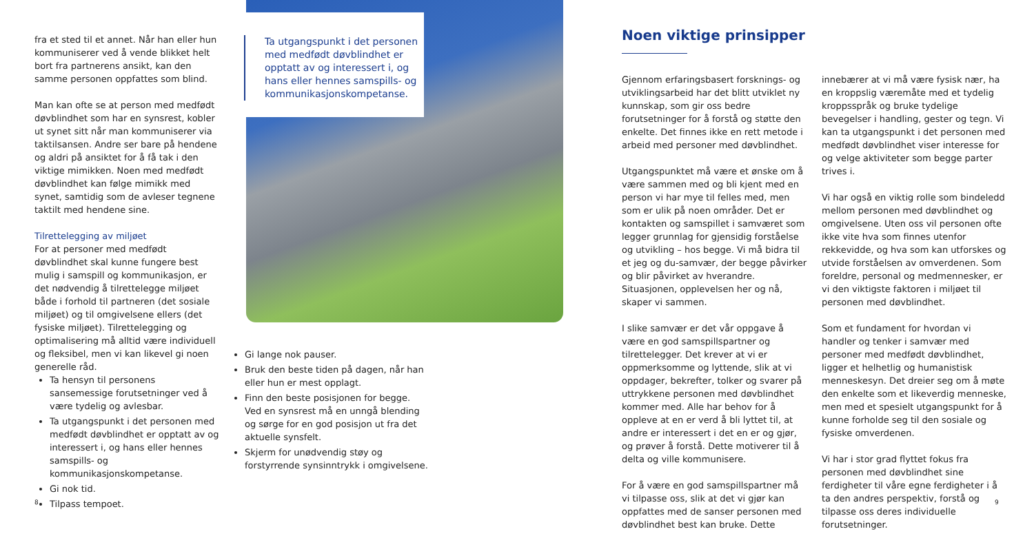fra et sted til et annet. Når han eller hun kommuniserer ved å vende blikket helt bort fra partnerens ansikt, kan den samme personen oppfattes som blind.
Man kan ofte se at person med medfødt døvblindhet som har en synsrest, kobler ut synet sitt når man kommuniserer via taktilsansen. Andre ser bare på hendene og aldri på ansiktet for å få tak i den viktige mimikken. Noen med medfødt døvblindhet kan følge mimikk med synet, samtidig som de avleser tegnene taktilt med hendene sine.
Tilrettelegging av miljøet
For at personer med medfødt døvblindhet skal kunne fungere best mulig i samspill og kommunikasjon, er det nødvendig å tilrettelegge miljøet både i forhold til partneren (det sosiale miljøet) og til omgivelsene ellers (det fysiske miljøet). Tilrettelegging og optimalisering må alltid være individuell og fleksibel, men vi kan likevel gi noen generelle råd.
Ta hensyn til personens sansemessige forutsetninger ved å være tydelig og avlesbar.
Ta utgangspunkt i det personen med medfødt døvblindhet er opptatt av og interessert i, og hans eller hennes sam­spills- og kommunikasjonskompetanse.
Gi nok tid.
Tilpass tempoet.
Ta utgangspunkt i det personen med medfødt døvblindhet er opptatt av og interessert i, og hans eller hennes samspills- og kommunikasjonskompetanse.
Gi lange nok pauser.
Bruk den beste tiden på dagen, når han eller hun er mest opplagt.
Finn den beste posisjonen for begge. Ved en synsrest må en unngå blending og sørge for en god posisjon ut fra det aktuelle synsfelt.
Skjerm for unødvendig støy og forstyrrende synsinntrykk i omgivelsene.
Noen viktige prinsipper
Gjennom erfaringsbasert forsknings- og utviklingsarbeid har det blitt utviklet ny kunnskap, som gir oss bedre forutsetninger for å forstå og støtte den enkelte. Det finnes ikke en rett metode i arbeid med personer med døvblindhet.
Utgangspunktet må være et ønske om å være sammen med og bli kjent med en person vi har mye til felles med, men som er ulik på noen områder. Det er kontakten og samspillet i samværet som legger grunnlag for gjensidig forståelse og utvikling – hos begge. Vi må bidra til et jeg og du-samvær, der begge påvirker og blir påvirket av hverandre. Situasjonen, opplevelsen her og nå, skaper vi sammen.
I slike samvær er det vår oppgave å være en god samspillspartner og tilrettelegger. Det krever at vi er oppmerksomme og lyttende, slik at vi oppdager, bekrefter, tolker og svarer på uttrykkene personen med døvblindhet kommer med. Alle har behov for å oppleve at en er verd å bli lyttet til, at andre er interessert i det en er og gjør, og prøver å forstå. Dette motiverer til å delta og ville kommunisere.
For å være en god samspillspartner må vi tilpasse oss, slik at det vi gjør kan oppfattes med de sanser personen med døvblindhet best kan bruke. Dette innebærer at vi må være fysisk nær, ha en kroppslig væremåte med et tydelig kroppsspråk og bruke tydelige bevegelser i handling, gester og tegn. Vi kan ta utgangspunkt i det personen med medfødt døvblindhet viser interesse for og velge aktiviteter som begge parter trives i.
Vi har også en viktig rolle som bindeledd mellom personen med døvblindhet og omgivelsene. Uten oss vil personen ofte ikke vite hva som finnes utenfor rekkevidde, og hva som kan utforskes og utvide forståelsen av omverdenen. Som foreldre, personal og medmennesker, er vi den viktigste faktoren i miljøet til personen med døvblindhet.
Som et fundament for hvordan vi handler og tenker i samvær med personer med medfødt døvblindhet, ligger et helhetlig og humanistisk menneskesyn. Det dreier seg om å møte den enkelte som et likeverdig menneske, men med et spesielt utgangspunkt for å kunne forholde seg til den sosiale og fysiske omverdenen.
Vi har i stor grad flyttet fokus fra personen med døvblindhet sine ferdigheter til våre egne ferdigheter i å ta den andres perspektiv, forstå og tilpasse oss deres individuelle forutsetninger.
8 9